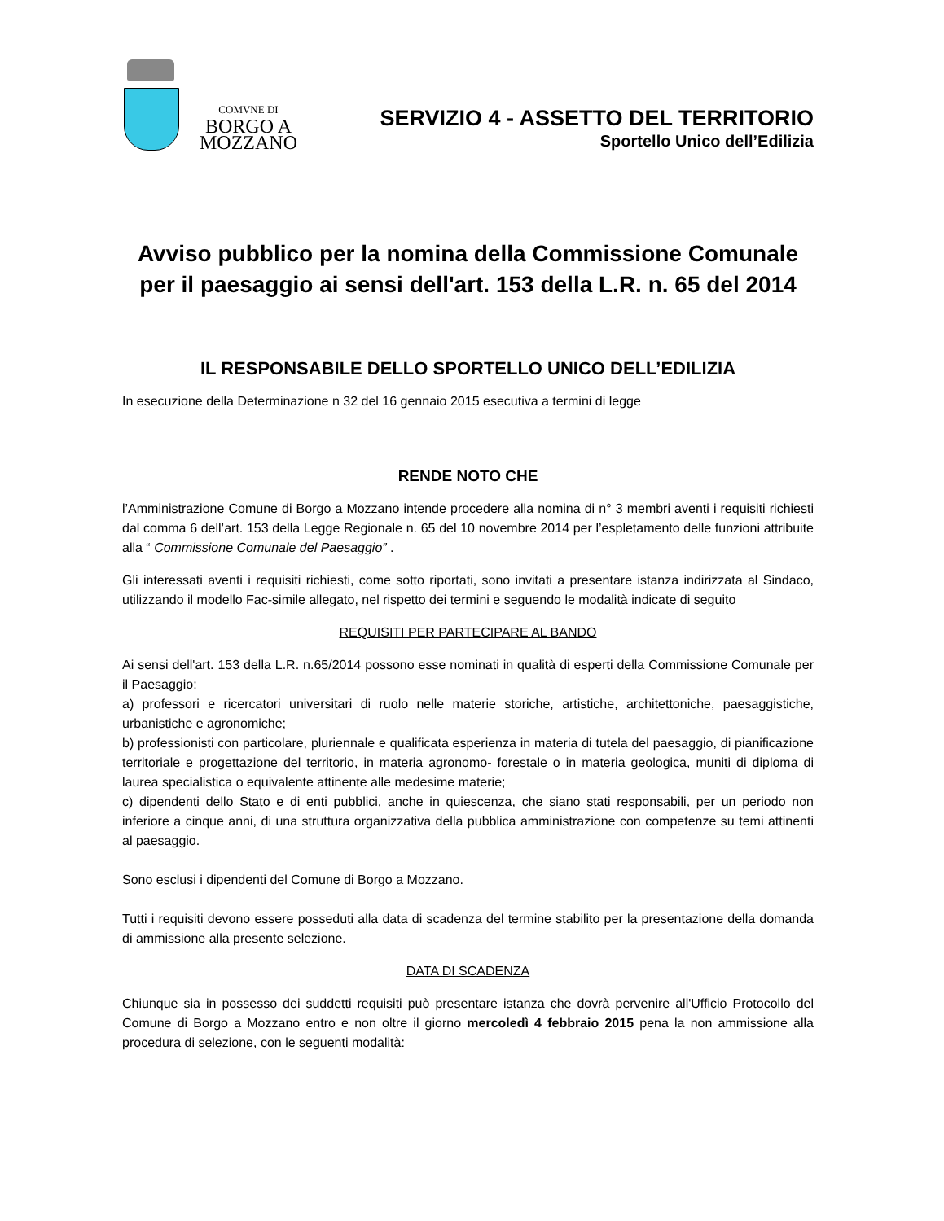COMVNE DI
BORGO A
MOZZANO
SERVIZIO 4 - ASSETTO DEL TERRITORIO
Sportello Unico dell’Edilizia
Avviso pubblico per la nomina della Commissione Comunale per il paesaggio ai sensi dell'art. 153 della L.R. n. 65 del 2014
IL RESPONSABILE DELLO SPORTELLO UNICO DELL’EDILIZIA
In esecuzione della Determinazione n 32 del 16 gennaio 2015 esecutiva a termini di legge
RENDE NOTO CHE
l’Amministrazione Comune di Borgo a Mozzano intende procedere alla nomina di n° 3 membri aventi i requisiti richiesti dal comma 6 dell’art. 153 della Legge Regionale n. 65 del 10 novembre 2014 per l’espletamento delle funzioni attribuite alla “ Commissione Comunale del Paesaggio” .
Gli interessati aventi i requisiti richiesti, come sotto riportati, sono invitati a presentare istanza indirizzata al Sindaco, utilizzando il modello Fac-simile allegato, nel rispetto dei termini e seguendo le modalità indicate di seguito
REQUISITI PER PARTECIPARE AL BANDO
Ai sensi dell'art. 153 della L.R. n.65/2014 possono esse nominati in qualità di esperti della Commissione Comunale per il Paesaggio:
a) professori e ricercatori universitari di ruolo nelle materie storiche, artistiche, architettoniche, paesaggistiche, urbanistiche e agronomiche;
b) professionisti con particolare, pluriennale e qualificata esperienza in materia di tutela del paesaggio, di pianificazione territoriale e progettazione del territorio, in materia agronomo- forestale o in materia geologica, muniti di diploma di laurea specialistica o equivalente attinente alle medesime materie;
c) dipendenti dello Stato e di enti pubblici, anche in quiescenza, che siano stati responsabili, per un periodo non inferiore a cinque anni, di una struttura organizzativa della pubblica amministrazione con competenze su temi attinenti al paesaggio.
Sono esclusi i dipendenti del Comune di Borgo a Mozzano.
Tutti i requisiti devono essere posseduti alla data di scadenza del termine stabilito per la presentazione della domanda di ammissione alla presente selezione.
DATA DI SCADENZA
Chiunque sia in possesso dei suddetti requisiti può presentare istanza che dovrà pervenire all'Ufficio Protocollo del Comune di Borgo a Mozzano entro e non oltre il giorno mercoledì 4 febbraio 2015 pena la non ammissione alla procedura di selezione, con le seguenti modalità: